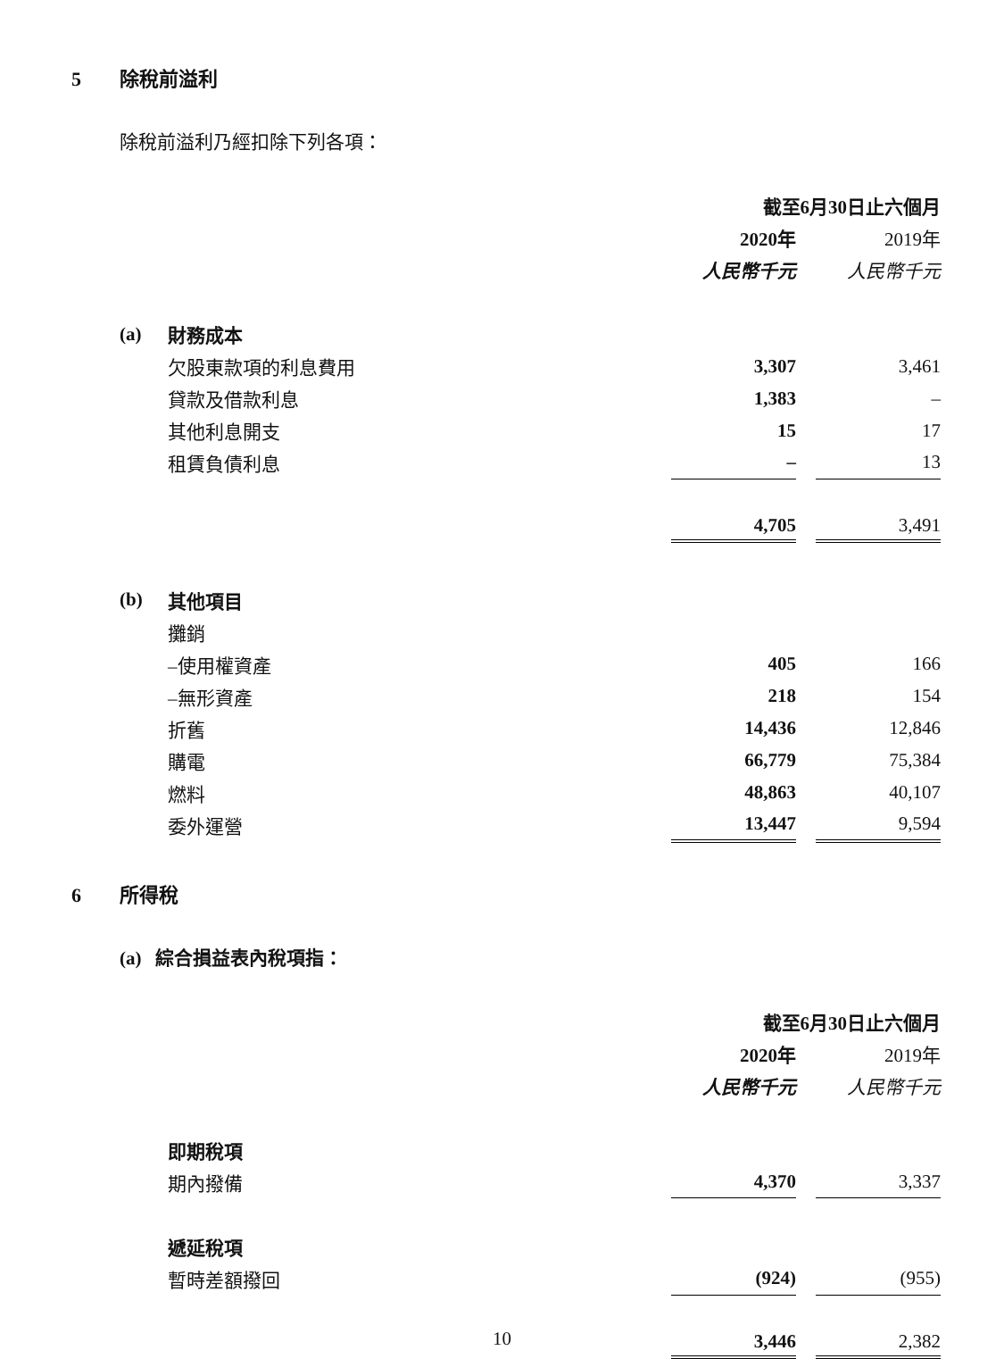5 除稅前溢利
除稅前溢利乃經扣除下列各項：
| | | 截至6月30日止六個月 | | |
| | | 2020年 | | 2019年 |
| | | 人民幣千元 | | 人民幣千元 |
| (a) | 財務成本 | | | |
| | 欠股東款項的利息費用 | 3,307 | | 3,461 |
| | 貸款及借款利息 | 1,383 | | – |
| | 其他利息開支 | 15 | | 17 |
| | 租賃負債利息 | – | | 13 |
| | | 4,705 | | 3,491 |
| (b) | 其他項目 | | | |
| | 攤銷 | | | |
| | –使用權資產 | 405 | | 166 |
| | –無形資產 | 218 | | 154 |
| | 折舊 | 14,436 | | 12,846 |
| | 購電 | 66,779 | | 75,384 |
| | 燃料 | 48,863 | | 40,107 |
| | 委外運營 | 13,447 | | 9,594 |
6 所得稅
(a) 綜合損益表內稅項指：
| | | 截至6月30日止六個月 | | |
| | | 2020年 | | 2019年 |
| | | 人民幣千元 | | 人民幣千元 |
| | 即期稅項 | | | |
| | 期內撥備 | 4,370 | | 3,337 |
| | 遞延稅項 | | | |
| | 暫時差額撥回 | (924) | | (955) |
| | | 3,446 | | 2,382 |
10